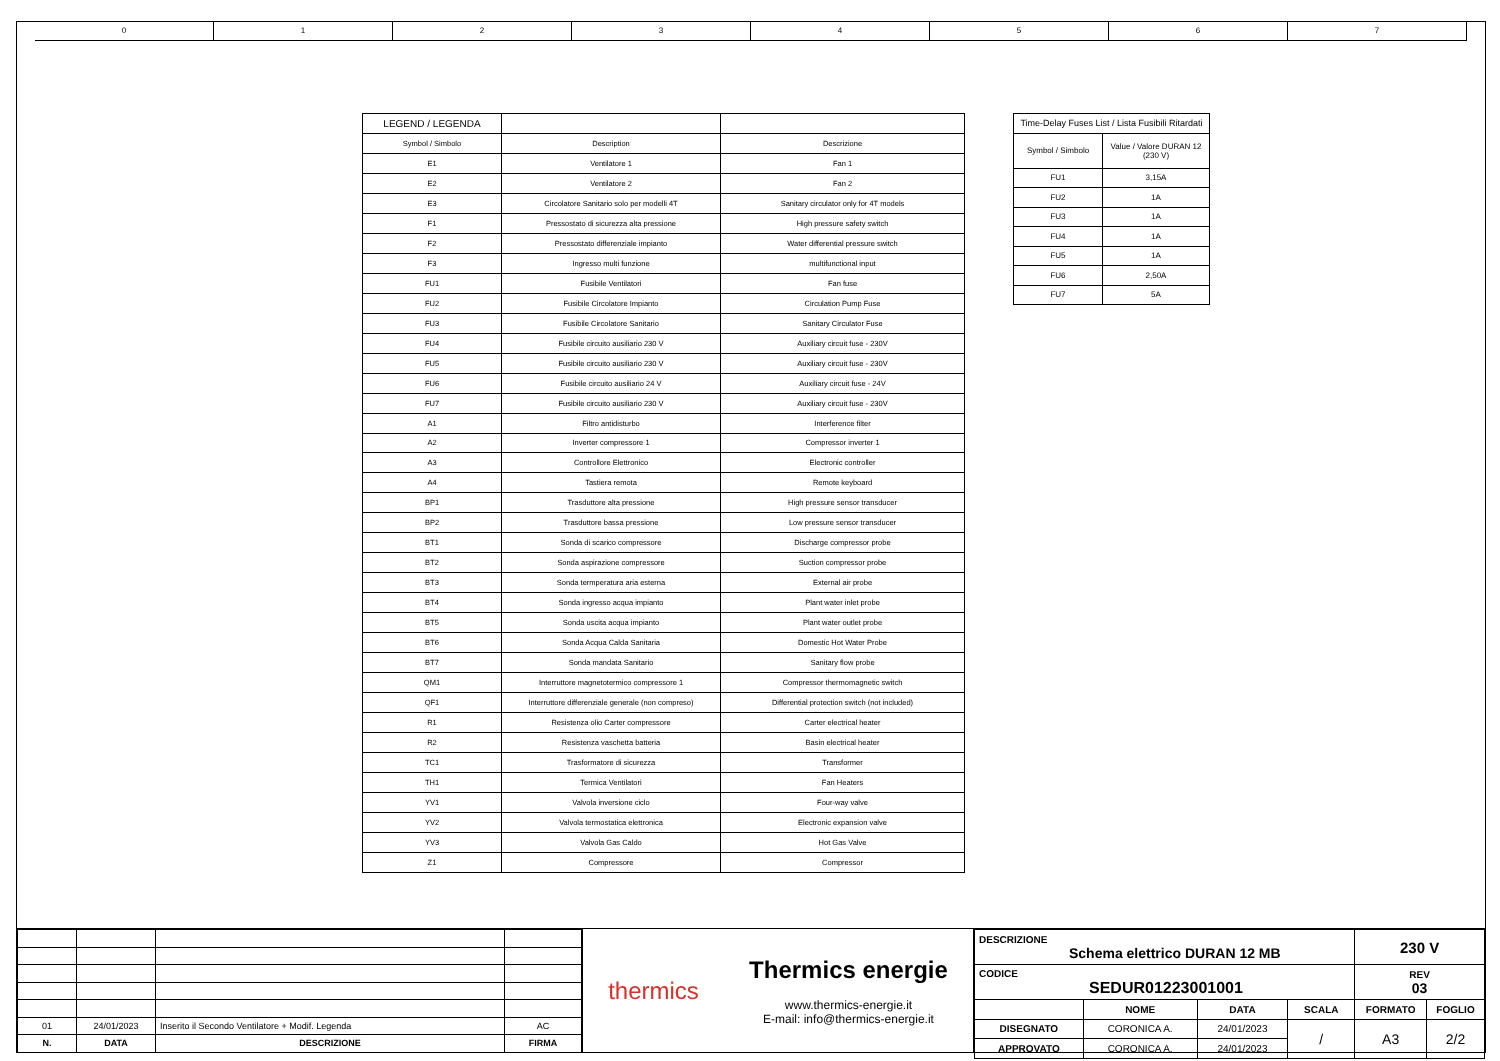0 1 2 3 4 5 6 7
| LEGEND / LEGENDA | | |
| --- | --- | --- |
| Symbol / Simbolo | Description | Descrizione |
| E1 | Ventilatore 1 | Fan 1 |
| E2 | Ventilatore 2 | Fan 2 |
| E3 | Circolatore Sanitario solo per modelli 4T | Sanitary circulator only for 4T models |
| F1 | Pressostato di sicurezza alta pressione | High pressure safety switch |
| F2 | Pressostato differenziale impianto | Water differential pressure switch |
| F3 | Ingresso multi funzione | multifunctional input |
| FU1 | Fusibile Ventilatori | Fan fuse |
| FU2 | Fusibile Circolatore Impianto | Circulation Pump Fuse |
| FU3 | Fusibile Circolatore Sanitario | Sanitary Circulator Fuse |
| FU4 | Fusibile circuito ausiliario 230 V | Auxiliary circuit fuse - 230V |
| FU5 | Fusibile circuito ausiliario 230 V | Auxiliary circuit fuse - 230V |
| FU6 | Fusibile circuito ausiliario 24 V | Auxiliary circuit fuse - 24V |
| FU7 | Fusibile circuito ausiliario 230 V | Auxiliary circuit fuse - 230V |
| A1 | Filtro antidisturbo | Interference filter |
| A2 | Inverter compressore 1 | Compressor inverter 1 |
| A3 | Controllore Elettronico | Electronic controller |
| A4 | Tastiera remota | Remote keyboard |
| BP1 | Trasduttore alta pressione | High pressure sensor transducer |
| BP2 | Trasduttore bassa pressione | Low pressure sensor transducer |
| BT1 | Sonda di scarico compressore | Discharge compressor probe |
| BT2 | Sonda aspirazione compressore | Suction compressor probe |
| BT3 | Sonda termperatura aria esterna | External air probe |
| BT4 | Sonda ingresso acqua impianto | Plant water inlet probe |
| BT5 | Sonda uscita acqua impianto | Plant water outlet probe |
| BT6 | Sonda Acqua Calda Sanitaria | Domestic Hot Water Probe |
| BT7 | Sonda mandata Sanitario | Sanitary flow probe |
| QM1 | Interruttore magnetotermico compressore 1 | Compressor thermomagnetic switch |
| QF1 | Interruttore differenziale generale (non compreso) | Differential protection switch (not included) |
| R1 | Resistenza olio Carter compressore | Carter electrical heater |
| R2 | Resistenza vaschetta batteria | Basin electrical heater |
| TC1 | Trasformatore di sicurezza | Transformer |
| TH1 | Termica Ventilatori | Fan Heaters |
| YV1 | Valvola inversione ciclo | Four-way valve |
| YV2 | Valvola termostatica elettronica | Electronic expansion valve |
| YV3 | Valvola Gas Caldo | Hot Gas Valve |
| Z1 | Compressore | Compressor |
| Time-Delay Fuses List / Lista Fusibili Ritardati | |
| --- | --- |
| Symbol / Simbolo | Value / Valore DURAN 12 (230 V) |
| FU1 | 3,15A |
| FU2 | 1A |
| FU3 | 1A |
| FU4 | 1A |
| FU5 | 1A |
| FU6 | 2,50A |
| FU7 | 5A |
| 01 | 24/01/2023 | Inserito il Secondo Ventilatore + Modif. Legenda | AC |
| N. | DATA | DESCRIZIONE | FIRMA |
thermics
Thermics energie
www.thermics-energie.it
E-mail: info@thermics-energie.it
| DESCRIZIONE Schema elettrico DURAN 12 MB | | | | 230 V | |
| CODICE SEDUR01223001001 | | | | REV 03 | |
| | NOME | DATA | SCALA | FORMATO | FOGLIO |
| DISEGNATO | CORONICA A. | 24/01/2023 | / | A3 | 2/2 |
| APPROVATO | CORONICA A. | 24/01/2023 | | | |